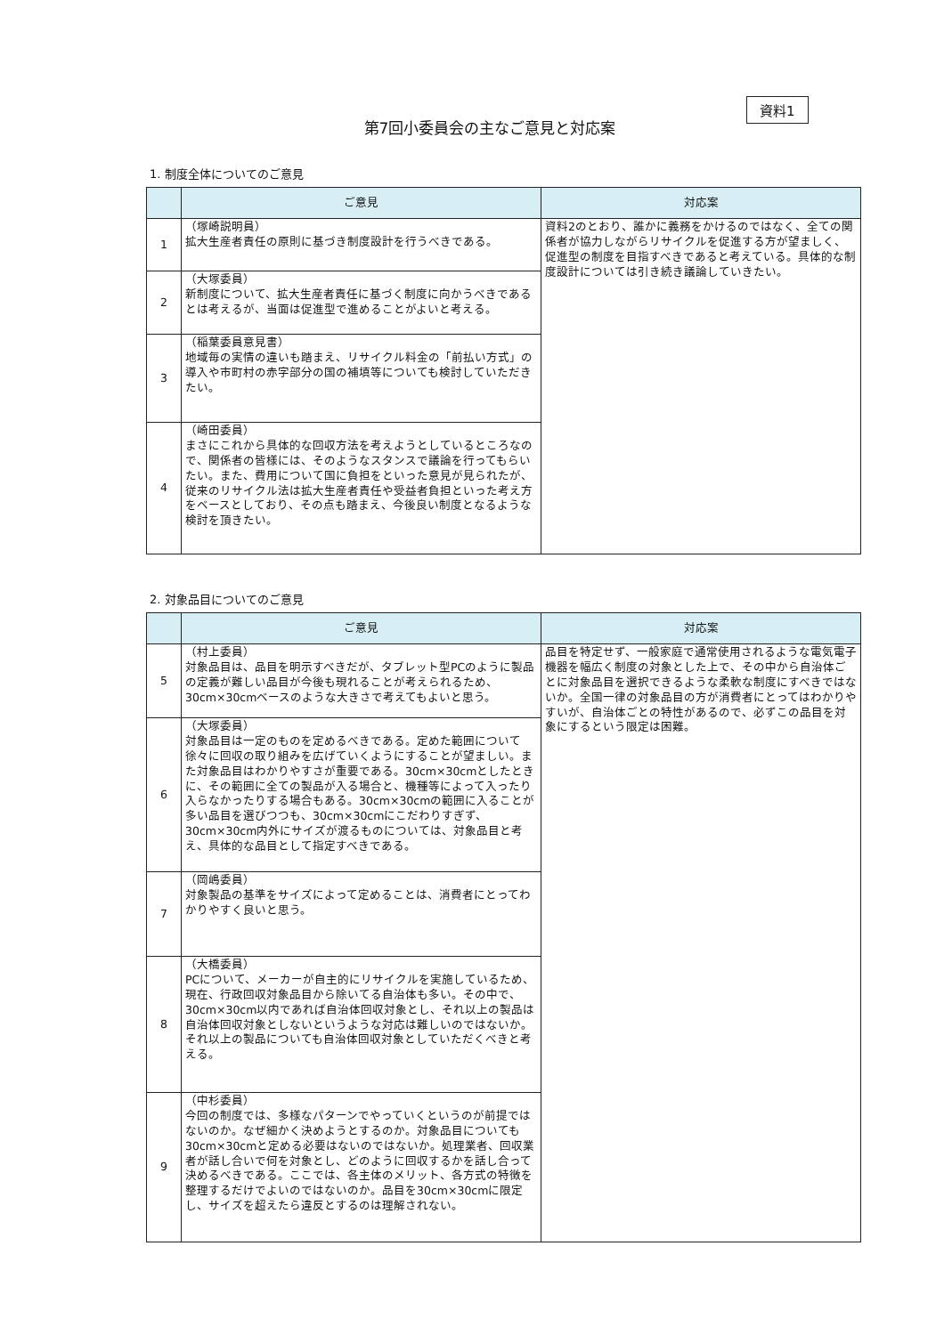資料1
第7回小委員会の主なご意見と対応案
1. 制度全体についてのご意見
| | ご意見 | 対応案 |
| --- | --- | --- |
| 1 | （塚崎説明員） 拡大生産者責任の原則に基づき制度設計を行うべきである。 | 資料2のとおり、誰かに義務をかけるのではなく、全ての関係者が協力しながらリサイクルを促進する方が望ましく、促進型の制度を目指すべきであると考えている。具体的な制度設計については引き続き議論していきたい。 |
| 2 | （大塚委員） 新制度について、拡大生産者責任に基づく制度に向かうべきであるとは考えるが、当面は促進型で進めることがよいと考える。 | |
| 3 | （稲葉委員意見書） 地域毎の実情の違いも踏まえ、リサイクル料金の「前払い方式」の導入や市町村の赤字部分の国の補填等についても検討していただきたい。 | |
| 4 | （崎田委員） まさにこれから具体的な回収方法を考えようとしているところなので、関係者の皆様には、そのようなスタンスで議論を行ってもらいたい。また、費用について国に負担をといった意見が見られたが、従来のリサイクル法は拡大生産者責任や受益者負担といった考え方をベースとしており、その点も踏まえ、今後良い制度となるような検討を頂きたい。 | |
2. 対象品目についてのご意見
| | ご意見 | 対応案 |
| --- | --- | --- |
| 5 | （村上委員） 対象品目は、品目を明示すべきだが、タブレット型PCのように製品の定義が難しい品目が今後も現れることが考えられるため、30cm×30cmベースのような大きさで考えてもよいと思う。 | 品目を特定せず、一般家庭で通常使用されるような電気電子機器を幅広く制度の対象とした上で、その中から自治体ごとに対象品目を選択できるような柔軟な制度にすべきではないか。全国一律の対象品目の方が消費者にとってはわかりやすいが、自治体ごとの特性があるので、必ずこの品目を対象にするという限定は困難。 |
| 6 | （大塚委員） 対象品目は一定のものを定めるべきである。定めた範囲について徐々に回収の取り組みを広げていくようにすることが望ましい。また対象品目はわかりやすさが重要である。30cm×30cmとしたときに、その範囲に全ての製品が入る場合と、機種等によって入ったり入らなかったりする場合もある。30cm×30cmの範囲に入ることが多い品目を選びつつも、30cm×30cmにこだわりすぎず、30cm×30cm内外にサイズが渡るものについては、対象品目と考え、具体的な品目として指定すべきである。 | |
| 7 | （岡嶋委員） 対象製品の基準をサイズによって定めることは、消費者にとってわかりやすく良いと思う。 | |
| 8 | （大橋委員） PCについて、メーカーが自主的にリサイクルを実施しているため、現在、行政回収対象品目から除いてる自治体も多い。その中で、30cm×30cm以内であれば自治体回収対象とし、それ以上の製品は自治体回収対象としないというような対応は難しいのではないか。それ以上の製品についても自治体回収対象としていただくべきと考える。 | |
| 9 | （中杉委員） 今回の制度では、多様なパターンでやっていくというのが前提ではないのか。なぜ細かく決めようとするのか。対象品目についても30cm×30cmと定める必要はないのではないか。処理業者、回収業者が話し合いで何を対象とし、どのように回収するかを話し合って決めるべきである。ここでは、各主体のメリット、各方式の特徴を整理するだけでよいのではないのか。品目を30cm×30cmに限定し、サイズを超えたら違反とするのは理解されない。 | |